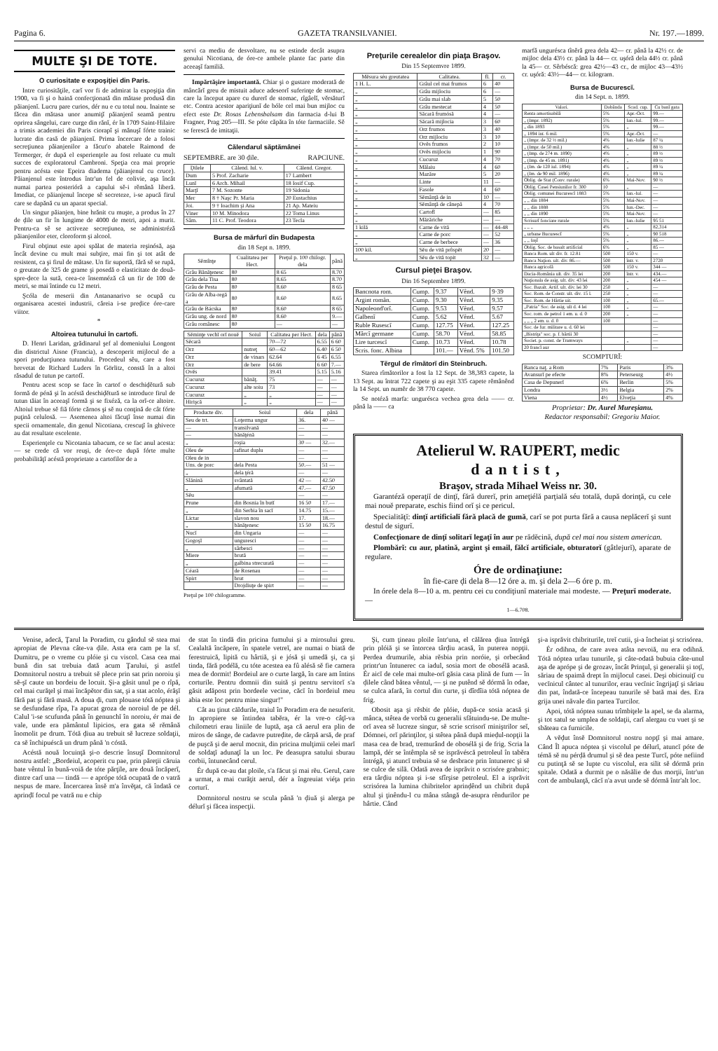Pagina 6. GAZETA TRANSILVANIEI. Nr. 197.—1899.
MULTE ŞI DE TOTE.
O curiositate e expoşiţiei din Paris.
Intre curiosităţile, carĭ vor fi de admirat la expoşiţia din 1900, va fi şi o haină confecţionată din mătase produsă din păianjenĭ. Lucru pare curios, dér nu e cu totul nou. Inainte se făcea din mătasa unor anumiţĭ păianjenĭ seamă pentru oprirea sângelui, care curge din rănĭ, ér în 1709 Saint-Hilaire a trimis academiei din Paris ciorapĭ şi mănuşĭ fórte trainic lucrate din casă de păianjenĭ. Prima încercare de a folosi secreţiunea păianjenilor a făcut'o abatele Raimond de Termerger, ér după el esperienţele au fost reluate cu mult succes de exploratorul Cambroni. Speţia cea mai proprie pentru acésta este Epeira diadema (păianjenul cu cruce). Păianjenul este întrodus într'un fel de colivie, aşa încât numai partea posterióră a capului sĕ-i rĕmână liberă. Imediat, ce păianjenul începe sĕ secreteze, i-se apucă firul care se dapănă cu un aparat special.
Un singur păianjen, bine hrănit cu muşte, a produs în 27 de ḑile un fir în lungime de 4000 de metri, apoi a murit. Pentru-ca sĕ se activeze secreţiunea, se administréză păianjenilor eter, cloroform şi alcool.
Firul obţinut este apoi spălat de materia reşinósă, aşa încât devine cu mult mai subţire, mai fin şi tot atât de resistent, ca şi firul de mătase. Un fir suportă, fără sĕ se rupă, o greutate de 325 de grame şi posedă o elasticitate de două-spre-ḑece la sută, ceea-ce însemnéză că un fir de 100 de metri, se mai întinde cu 12 metri.
Şcóla de meserii din Antananarivo se ocupă cu organisarea acestei industrii, căreia i-se preḑice óre-care viitor.
*
Altoirea tutunului în cartofi.
D. Henri Laridan, grădinarul şef al domeniului Longont din districtul Aisne (Francia), a descoperit mijlocul de a spori producţiunea tutunului. Procedeul sĕu, care a fost brevetat de Richard Luders în Görlitz, constă în a altoi răsadul de tutun pe cartofĭ.
Pentru acest scop se face în cartof o deschiḑĕtură sub formă de pénă şi în acéstă deschiḑĕtură se introduce firul de tutun tăiat în aceeaşĭ formă şi se fixéză, ca la orĭ-ce altoire. Altoiul trebue sĕ fiă fórte cărnos şi sĕ nu conţină de cât fórte puţină celulosă. — Asemenea altoi făcuţĭ înse numai din specii ornamentale, din genul Nicotiana, crescuţĭ în ghivece au dat resultate escelente.
Esperienţele cu Nicotania tabacum, ce se fac anul acesta: — se crede că vor reuşi, de óre-ce după fórte multe probabilităţĭ acéstă proprietate a cartofilor de a
servi ca mediu de desvoltare, nu se estinde decât asupra genului Nicotiana, de óre-ce ambele plante fac parte din aceeaşĭ familiă.
Impărtăşire importantă. Chiar şi o gustare moderată de mâncărĭ greu de mistuit aduce adeseorĭ suferinţe de stomac, care la început apare cu durerĭ de stomac, rîgâelĭ, vĕrsăturĭ etc. Contra acestor apariţiunĭ de bóle cel mai bun mijloc cu efect este Dr. Rosas Lebensbalsam din farmacia d-lui B Fragner, Prag 205—III. Se póte căpăta în tóte farmaciile. Sĕ se ferescă de imitaţii.
Călendarul săptămânei
SEPTEMBRE. are 30 ḑile. RAPCIUNE.
| Ḑilele | Călend. Iul. v. | Călend. Gregor. |
| --- | --- | --- |
| Dum | 5 Prof. Zacharie | 17 Lambert |
| Lunĭ | 6 Arch. Mihail | 18 Iosif Cup. |
| Marţĭ | 7 M. Sozonte | 19 Sidonia |
| Mer | 8 † Naşc Pr. Maria | 20 Eustachius |
| Joi. | 9 † Ioachim şi Ana | 21 Ap. Mateiu |
| Viner | 10 M. Minodora | 22 Toma Linus |
| Sâm. | 11 C. Prof. Teodora | 23 Tecla |
Bursa de mărfurĭ din Budapesta
din 18 Sept n. 1899.
| Sĕmînţe | Cualitatea per Hect. | Preţul p. 100 chilogr. dela | până |
| --- | --- | --- | --- |
| Grâu Bănăţenesc | 80 | 8 65 | 8.70 |
| Grâu dela Tisa | 80 | 8.65 | 8.70 |
| Grâu de Pesta | 80 | 8.60 | 8 65 |
| Grâu de Alba-regă a | 80 | 8.60 | 8.65 |
| Grâu de Bácska | 80 | 8.60 | 8 65 |
| Grâu ung. de nord | 80 | 8.60 | 9.— |
| Grâu românesc | 80 | — | — |
| Sĕminţe vechĭ orĭ nouĕ | Soiul | Calitatea per Hect. | dela | până |
| --- | --- | --- | --- | --- |
| Sĕcară | | 70—72 | 6.55 | 6 60 |
| Orz | nutreţ | 60—62 | 6.40 | 6 50 |
| Orz | de vinars | 62.64 | 6 45 | 6.55 |
| Orz | de bere | 64.66 | 6 60 | 7.— |
| Ovĕs | | 39.41 | 5.15 | 5.16 |
| Cucuruz | bănăţ. | 75 | — | — |
| Cucuruz | alte soiu | 73 | — | — |
| Cucuruz | „ | „ | — | — |
| Hirişcă | „ | „ | — | — |
| Producte div. | Soiul | dela | până |
| --- | --- | --- | --- |
| Seu de trt. | Loţerma ungur | 36. | 40 — |
| — | transilvană | — | — |
| — | bănăţénă | — | — |
| „ | roşia | 30 — | 32.— |
| Oleu de | rafinat duplu | — | — |
| Oleu de in | | — | — |
| Uns. de porc | dela Pesta | 50.— | 51 — |
| „ | dela ţéră | — | — |
| Slănină | svântată | 42 — | 42.50 |
| „ | afumată | 47.— | 47.50 |
| Sĕu | | — | — |
| Prune | din Bosnia în butĭ | 16 50 | 17.— |
| „ | din Serbia în sacĭ | 14.75 | 15.— |
| Lictar | slavon nou | 17. | 18.— |
| „ | bănăţenesc | 15 50 | 16.75 |
| Nucĭ | din Ungaria | — | — |
| Gogoşĭ | unguresci | — | — |
| „ | sârbesci | — | — |
| Miere | brută | — | — |
| „ | galbina strecurată | — | — |
| Céară | de Rosenau | — | — |
| Spirt | brut | — | — |
| | Drojdiuţe de spirt | — | — |
Preţul pe 100 chilogramme.
Preţurile cerealelor din piaţa Braşov.
Din 15 Septemvre 1899.
| Mĕsura séu greutatea | Calitatea. | fl. | cr. |
| --- | --- | --- | --- |
| 1 H. L. | Grâul cel mai frumos | 6 | 40 |
| „ | Grâu mijlociu | 6 | — |
| „ | Grâu mai slab | 5 | 50 |
| „ | Grâu mestecat | 4 | 50 |
| „ | Săcară frumósă | 4 | — |
| „ | Săcară mijlocia | 3 | 60 |
| „ | Orz frumos | 3 | 40 |
| „ | Orz mijlociu | 3 | 10 |
| „ | Ovĕs frumos | 2 | 10 |
| „ | Ovĕs mijlociu | 1 | 90 |
| „ | Cucuruz | 4 | 70 |
| „ | Mălaiu | 4 | 60 |
| „ | Mazăre | 5 | 20 |
| „ | Linte | 11 | — |
| „ | Fasole | 4 | 60 |
| „ | Sĕmânţă de in | 10 | — |
| „ | Sĕmânţă de cânepă | 4 | 70 |
| „ | Cartofĭ | — | 85 |
| „ | Măzăriche | — | — |
| 1 kilă | Carne de vită | — | 44-48 |
| „ | Carne de porc | — | 52 |
| „ | Carne de berbece | — | 36 |
| 100 kil. | Sĕu de vită prôspĕt | 20 | — |
| „ | Sĕu de vită topit | 32 | — |
Cursul pieţei Braşov.
Din 16 Septembre 1899.
| Bancnota rom. | Cump. | 9.37 | Vênd. | 9·39 |
| Argint român. | Cump. | 9.30 | Vênd. | 9.35 |
| Napoleond'orĭ. | Cump. | 9.53 | Vênd. | 9.57 |
| Galbenĭ | Cump. | 5.62 | Vênd. | 5.67 |
| Ruble Rusescĭ | Cump. | 127.75 | Vênd. | 127.25 |
| Mărcĭ germane | Cump. | 58.70 | Vênd. | 58.85 |
| Lire turcescĭ | Cump. | 10.73 | Vênd. | 10.78 |
| Scris. fonc. Albina | | 101.— | Vênd. 5% | 101.50 |
Tĕrgul de rîmătorĭ din Steinbruch.
Starea rîmătorilor a fost la 12 Sept. de 38,383 capete, la 13 Sept. au întrat 722 capete şi au eşit 335 capete rĕmânênd la 14 Sept. un numĕr de 38 770 capete.
Se notéză marfa: ungurésca vechea grea dela —— cr. până la —— ca
marfă ungurésca tînĕră grea dela 42— cr. până la 42½ cr. de mijloc dela 43½ cr. până la 44— cr. uşóră dela 44½ cr. până la 45— cr. Sêrbéscă: grea 42½—43 cr., de mijloc 43—43½ cr. uşóră: 43½—44— cr. kilogram.
Bursa de Bucurescĭ.
din 14 Sept. n. 1899.
| Valori. | Dobânda | Scad. cup. | Cu banĭ gata |
| --- | --- | --- | --- |
| Renta amortisabilă | 5% | Apr.-Oct. | 99.— |
| „ (Impr. 1892) | 5% | Ian.-Iul. | 99.— |
| „ din 1893 | 5% | „ | 99.— |
| „ 1894 int. 6 mil. | 5% | Apr.-Oct. | — |
| „ (Impr. de 32 ½ mil.) | 4% | Ian.-Iulie | 87 ¼ |
| „ (Impr. de 50 mil.) | 4% | „ | 88 ½ |
| „ (Imp. de 274 m. 1890) | 4% | „ | 89 ½ |
| „ (Imp. de 45 m. 1891) | 4% | „ | 89 ½ |
| „ (Im. de 120 iul. 1894) | 4% | „ | 89 ¼ |
| „ (Im. de 90 mil. 1896) | 4% | „ | 89 ¼ |
| Oblig. de Stat (Conv. rurale) | 6% | Mai-Nov. | 90 ½ |
| Oblig. Casei Pensiunilor fr. 300 | 10 | „ | — |
| Oblig. comunei Bucurescĭ 1883 | 5% | Ian.-Iul. | — |
| „ „ din 1884 | 5% | Mai-Nov. | — |
| „ „ din 1888 | 5% | Iun.-Dec. | — |
| „ „ din 1890 | 5% | Mai-Nov. | — |
| Scrisurĭ fonciare rurale | 5% | Ian.-Iulie | 95 51 |
| „ „ „ | 4% | „ | 82,314 |
| „ urbane Bucurescĭ | 5% | „ | 90 518 |
| „ „ Iaşĭ | 5% | „ | 86.— |
| Oblig. Soc. de basalt artificial | 6% | „ | 85 — |
| Banca Rom. ult div. fr. 12.81 | 500 | 150 v. | — |
| Banca Naţion. ult. div. 86.— | 500 | într. v. | 2720 |
| Banca agricolă | 500 | 150 v. | 344 — |
| Dacia-România ult. div. 35 lei | 200 | într. v. | 434.— |
| Naţionala de asig. ult. div. 43 lei | 200 | „ | 454 — |
| Soc. Bazalt. Artif. ult. div. lei 30 | 250 | „ | — |
| Soc. Rom. de Constr. ult. div. 15 l. | 250 | „ | — |
| Soc. Rom. de Hârtie uit. | 100 | „ | 65.— |
| „Patria" Soc. de asig. ult d. 4 lei | 100 | „ | — |
| Soc. rom. de petrol 1 em. u. d. 0 | 200 | „ | — |
| „ „ „ 2 em. u. d. 0 | 100 | | — |
| Soc. de fur. militare u. d. 60 lei | | | — |
| „Bistriţa" soc. p. f. hârtii 30 | | | — |
| Societ. p. const. de Tramways | | „ | — |
| 20 francĭ aur | | | — |
SCOMPTURĬ:
| Banca naţ. a Rom | 7% | Paris | 3% |
| Avansurĭ pe efecte | 8% | Peterseurg | 4½ |
| Casa de Depunerĭ | 6% | Berlin | 5% |
| Londra | 3½ | Belgia | 2% |
| Viena | 4½ | Elveţia | 4% |
Proprietar: Dr. Aurel Mureşianu.
Redactor responsabil: Gregoriu Maior.
Atelierul W. RAUPERT, medic
dantist,
Braşov, strada Mihael Weiss nr. 30.
Garantéză operaţiĭ de dinţĭ, fără durerĭ, prin ameţiélă parţială séu totală, după dorinţă, cu cele mai nouĕ preparate, eschis fiind orĭ şi ce pericul.
Specialităţĭ: dinţĭ artificialĭ fără placă de gumă, carĭ se pot purta fără a causa neplăcerĭ şi sunt destul de sigurĭ.
Confecţionare de dinţĭ solitarĭ legaţĭ în aur pe rădĕcină, după cel mai nou sistem american.
Plombărĭ: cu aur, platină, argint şi email, fălcĭ artificiale, obturatorĭ (gâtlejurĭ), aparate de regulare.
Óre de ordinaţiune:
în fie-care ḑi dela 8—12 óre a. m. şi dela 2—6 óre p. m.
In órele dela 8—10 a. m. pentru cei cu condiţiunĭ materiale mai modeste. — Preţurĭ moderate. —
1—6.708.
Venise, adecă, Ţarul la Poradim, cu gândul sĕ stea mai apropiat de Plevna câte-va ḑile. Asta era cam pe la sf. Dumitru, pe o vreme cu plóie şi cu viscol. Casa cea mai bună din sat trebuia dată acum Ţarului, şi astfel Domnitorul nostru a trebuit sĕ plece prin sat prin noroiu şi sĕ-şĭ caute un bordeiu de locuit. Şi-a găsit unul pe o rîpă, cel mai curăţel şi mai încăpĕtor din sat, şi a stat acolo, érăşĭ fără pat şi fără masă. A doua ḑi, cum plouase tótă nóptea şi se desfundase rîpa, l'a apucat groza de noroiul de pe dél. Calul 'i-se scufunda până în genunchĭ în noroiu, ér mai de vale, unde era pământul lipicios, era gata sĕ rĕmână înomolit pe drum. Tótă ḑiua au trebuit sĕ lucreze soldaţii, ca sĕ închipuéscă un drum până 'n cóstă.
Acéstă nouă locuinţă şi-o descrie însuşĭ Domnitorul nostru astfel: „Bordeiul, acoperit cu pae, prin păreţii căruia bate vêntul în bună-voiă de tóte părţile, are două încăperĭ, dintre carĭ una — tindă — e aprópe tótă ocupată de o vatră nespus de mare. Încercarea însĕ m'a învĕţat, că îndată ce aprinḑĭ focul pe vatră nu e chip
de stat în tindă din pricina fumului şi a mirosului greu. Cealaltă încăpere, în spatele vetreĭ, are numai o biată de ferestruică, lipită cu hârtiă, şi e jósă şi umedă şi, ca şi tinda, fără podélă, cu tóte acestea ea fû alésă sĕ fie camera mea de dormit! Bordeiul are o curte largă, în care am întins corturile. Pentru domnii din suită şi pentru servitorĭ s'a găsit adăpost prin bordeele vecine, căcĭ în bordeiul meu abia este loc pentru mine singur!"
Cât au ţinut căldurile, traiul în Poradim era de nesuferit. In apropiere se întindea tabĕra, ér la vre-o câţĭ-va chilometri erau liniile de luptă, aşa că aerul era plin de miros de sânge, de cadavre putreḑite, de cârpă arsă, de praf de puşcă şi de aerul mocnit, din pricina mulţimii celei marĭ de soldaţĭ adunaţĭ la un loc. Pe deasupra satului sburau corbii, întunecând cerul.
Ér după ce-au dat ploile, s'a făcut şi mai rĕu. Gerul, care a urmat, a mai curăţit aerul, dér a îngreuiat viéţa prin corturĭ.
Domnitorul nostru se scula până 'n ḑiuă şi alerga pe délurĭ şi făcea inspecţii.
Şi, cum ţineau ploile într'una, el călărea ḑiua întrégă prin plóiă şi se întorcea târḑiu acasă, în puterea nopţii. Perdea drumurile, abia rĕsbia prin noróie, şi orbecând printr'un întunerec ca iadul, sosia mort de obosélă acasă. Ér aicĭ de cele mai multe-orĭ găsia casa plină de fum — în ḑilele când bătea vêntul, — şi ne putênd sĕ dórmă în odae, se culca afară, în cortul din curte, şi dîrdîia tótă nóptea de frig.
Obosit aşa şi rĕsbit de plóie, după-ce sosia acasă şi mânca, stêtea de vorbă cu generalii sfătuindu-se. De multe-orĭ avea sĕ lucreze singur, sĕ scrie scrisorĭ miniştrilor seĭ, Dómnei, orĭ părinţilor, şi stêtea până după mieḑul-nopţii la masa cea de brad, tremurând de obosélă şi de frig. Scria la lampă, dér se întêmpla sĕ se isprăvéscă petroleul în tabĕra întrégă, şi atuncĭ trebuia sĕ se desbrace prin întunerec şi sĕ se culce de silă. Odată avea de isprăvit o scrisóre grabnic; era târḑiu nóptea şi i-se sfîrşise petroleul. El a isprăvit scrisórea la lumina chibritelor aprinḑênd un chibrit după altul şi ţinêndu-l cu mâna stângă de-asupra rêndurilor pe hârtie. Când
şi-a isprăvit chibriturile, treĭ cutii, şi-a încheiat şi scrisórea.
Ér odihna, de care avea atâta nevoiă, nu era odihnă. Tótă nóptea urlau tunurile, şi câte-odată bubuia câte-unul aşa de aprópe şi de grozav, încât Prinţul, şi generalii şi toţĭ, săriau de spaimă drept în mijlocul casei. Deşi obicinuiţĭ cu vecĭnicul cântec al tunurilor, erau vecĭnic îngrijaţĭ şi săriau din pat, îndată-ce începeau tunurile sĕ bată mai des. Era grija unei năvale din partea Turcilor.
Apoi, tótă nóptea sunau trîmbiţele la apel, se da alarma, şi tot satul se umplea de soldaţii, carĭ alergau cu vuet şi se sbăteau ca furnicile.
A vĕḑut însĕ Domnitorul nostru nopţĭ şi mai amare. Când Îl apuca nóptea şi viscolul pe délurĭ, atuncĭ póte de témă sĕ nu pérḑă drumul şi sĕ dea peste Turcĭ, póte nefiind cu putinţă sĕ se lupte cu viscolul, era silit sĕ dórmă prin spitale. Odată a durmit pe o năsălie de dus morţii, într'un cort de ambulanţă, căcĭ n'a avut unde sĕ dórmă într'alt loc.